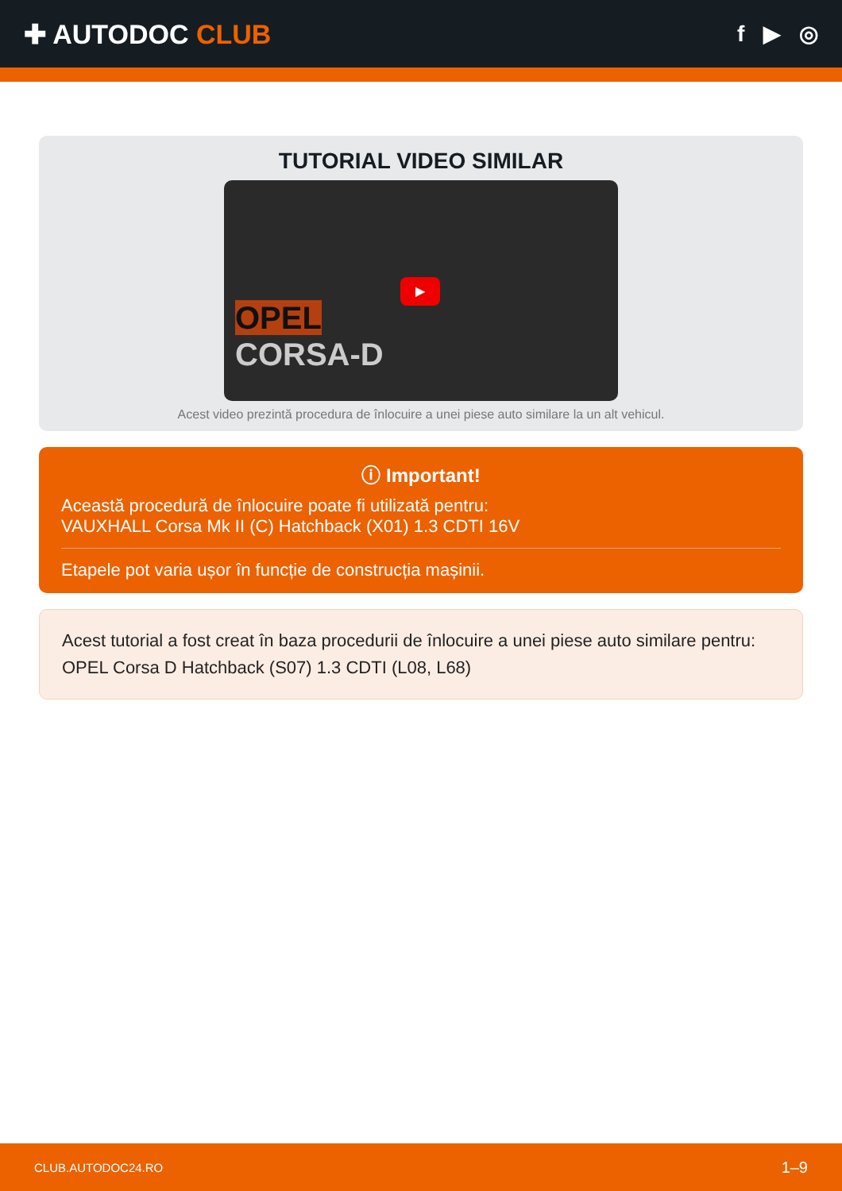✚ AUTODOC CLUB
f ▶ ◎
TUTORIAL VIDEO SIMILAR
▶
OPEL
CORSA-D
Acest video prezintă procedura de înlocuire a unei piese auto similare la un alt vehicul.
ⓘ Important!
Această procedură de înlocuire poate fi utilizată pentru:
VAUXHALL Corsa Mk II (C) Hatchback (X01) 1.3 CDTI 16V
Etapele pot varia ușor în funcție de construcția mașinii.
Acest tutorial a fost creat în baza procedurii de înlocuire a unei piese auto similare pentru: OPEL Corsa D Hatchback (S07) 1.3 CDTI (L08, L68)
CLUB.AUTODOC24.RO 1–9